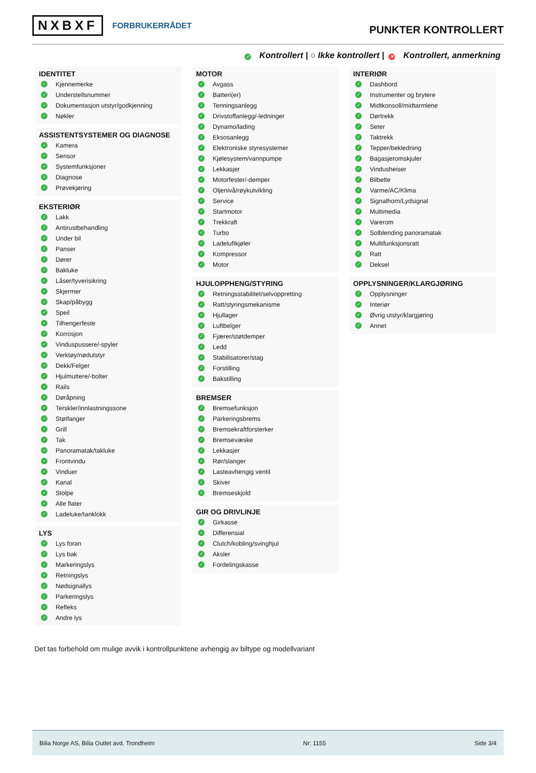NXBXF FORBRUKERRÅDET
PUNKTER KONTROLLERT
✓ Kontrollert | ○ Ikke kontrollert | ✕ Kontrollert, anmerkning
IDENTITET
✓ Kjennemerke
✓ Understellsnummer
✓ Dokumentasjon utstyr/godkjenning
✓ Nøkler
ASSISTENTSYSTEMER OG DIAGNOSE
✓ Kamera
✓ Sensor
✓ Systemfunksjoner
✓ Diagnose
✓ Prøvekjøring
EKSTERIØR
✓ Lakk
✓ Antirustbehandling
✓ Under bil
✓ Panser
✓ Dører
✓ Bakluke
✓ Låser/tyverisikring
✓ Skjermer
✓ Skap/påbygg
✓ Speil
✓ Tilhengerfeste
✓ Korrosjon
✓ Vinduspussere/-spyler
✓ Verktøy/nødutstyr
✓ Dekk/Felger
✓ Hjulmuttere/-bolter
✓ Rails
✓ Døråpning
✓ Terskler/innlastningssone
✓ Støtfanger
✓ Grill
✓ Tak
✓ Panoramatak/takluke
✓ Frontvindu
✓ Vinduer
✓ Kanal
✓ Stolpe
✓ Alle flater
✓ Ladeluke/tanklokk
LYS
✓ Lys foran
✓ Lys bak
✓ Markeringslys
✓ Retningslys
✓ Nødsignallys
✓ Parkeringslys
✓ Refleks
✓ Andre lys
MOTOR
✓ Avgass
✓ Batteri(er)
✓ Tenningsanlegg
✓ Drivstoffanlegg/-ledninger
✓ Dynamo/lading
✓ Eksosanlegg
✓ Elektroniske styresystemer
✓ Kjølesystem/vannpumpe
✓ Lekkasjer
✓ Motorfester/-demper
✓ Oljenivå/røykutvikling
✓ Service
✓ Startmotor
✓ Trekkraft
✓ Turbo
✓ Ladeluftkjøler
✓ Kompressor
✓ Motor
HJULOPPHENG/STYRING
✓ Retningsstabilitet/selvoppretting
✓ Ratt/styringsmekanisme
✓ Hjullager
✓ Luftbelger
✓ Fjærer/støtdemper
✓ Ledd
✓ Stabilisatorer/stag
✓ Forstilling
✓ Bakstilling
BREMSER
✓ Bremsefunksjon
✓ Parkeringsbrems
✓ Bremsekraftforsterker
✓ Bremsevæske
✓ Lekkasjer
✓ Rør/slanger
✓ Lasteavhengig ventil
✓ Skiver
✓ Bremseskjold
GIR OG DRIVLINJE
✓ Girkasse
✓ Differensial
✓ Clutch/kobling/svinghjul
✓ Aksler
✓ Fordelingskasse
INTERIØR
✓ Dashbord
✓ Instrumenter og brytere
✓ Midtkonsoll/midtarmlene
✓ Dørtrekk
✓ Seter
✓ Taktrekk
✓ Tepper/bekledning
✓ Bagasjeromskjuler
✓ Vindusheiser
✓ Bilbelte
✓ Varme/AC/Klima
✓ Signalhorn/Lydsignal
✓ Multimedia
✓ Varerom
✓ Solblending panoramatak
✓ Multifunksjonsratt
✓ Ratt
✓ Deksel
OPPLYSNINGER/KLARGJØRING
✓ Opplysninger
✓ Interiør
✓ Øvrig utstyr/klargjøring
✓ Annet
Det tas forbehold om mulige avvik i kontrollpunktene avhengig av biltype og modellvariant
Bilia Norge AS, Bilia Outlet avd. Trondheim Nr: 1155 Side 3/4